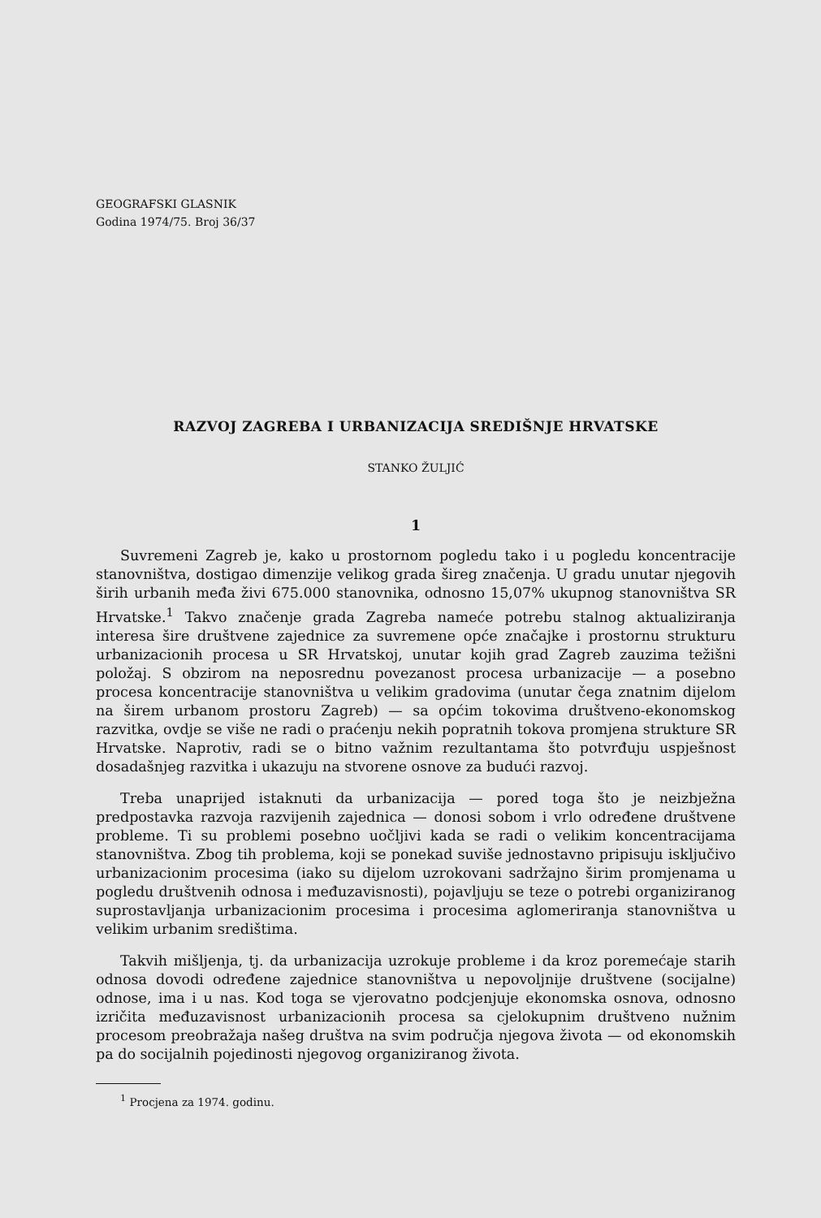GEOGRAFSKI GLASNIK
Godina 1974/75. Broj 36/37
RAZVOJ ZAGREBA I URBANIZACIJA SREDIŠNJE HRVATSKE
STANKO ŽULJIĆ
1
Suvremeni Zagreb je, kako u prostornom pogledu tako i u pogledu koncentracije stanovništva, dostigao dimenzije velikog grada šireg značenja. U gradu unutar njegovih širih urbanih međa živi 675.000 stanovnika, odnosno 15,07% ukupnog stanovništva SR Hrvatske.<sup>1</sup> Takvo značenje grada Zagreba nameće potrebu stalnog aktualiziranja interesa šire društvene zajednice za suvremene opće značajke i prostornu strukturu urbanizacionih procesa u SR Hrvatskoj, unutar kojih grad Zagreb zauzima težišni položaj. S obzirom na neposrednu povezanost procesa urbanizacije — a posebno procesa koncentracije stanovništva u velikim gradovima (unutar čega znatnim dijelom na širem urbanom prostoru Zagreb) — sa općim tokovima društveno-ekonomskog razvitka, ovdje se više ne radi o praćenju nekih popratnih tokova promjena strukture SR Hrvatske. Naprotiv, radi se o bitno važnim rezultantama što potvrđuju uspješnost dosadašnjeg razvitka i ukazuju na stvorene osnove za budući razvoj.
Treba unaprijed istaknuti da urbanizacija — pored toga što je neizbježna predpostavka razvoja razvijenih zajednica — donosi sobom i vrlo određene društvene probleme. Ti su problemi posebno uočljivi kada se radi o velikim koncentracijama stanovništva. Zbog tih problema, koji se ponekad suviše jednostavno pripisuju isključivo urbanizacionim procesima (iako su dijelom uzrokovani sadržajno širim promjenama u pogledu društvenih odnosa i međuzavisnosti), pojavljuju se teze o potrebi organiziranog suprostavljanja urbanizacionim procesima i procesima aglomeriranja stanovništva u velikim urbanim središtima.
Takvih mišljenja, tj. da urbanizacija uzrokuje probleme i da kroz poremećaje starih odnosa dovodi određene zajednice stanovništva u nepovoljnije društvene (socijalne) odnose, ima i u nas. Kod toga se vjerovatno podcjenjuje ekonomska osnova, odnosno izričita međuzavisnost urbanizacionih procesa sa cjelokupnim društveno nužnim procesom preobražaja našeg društva na svim područja njegova života — od ekonomskih pa do socijalnih pojedinosti njegovog organiziranog života.
<sup>1</sup> Procjena za 1974. godinu.